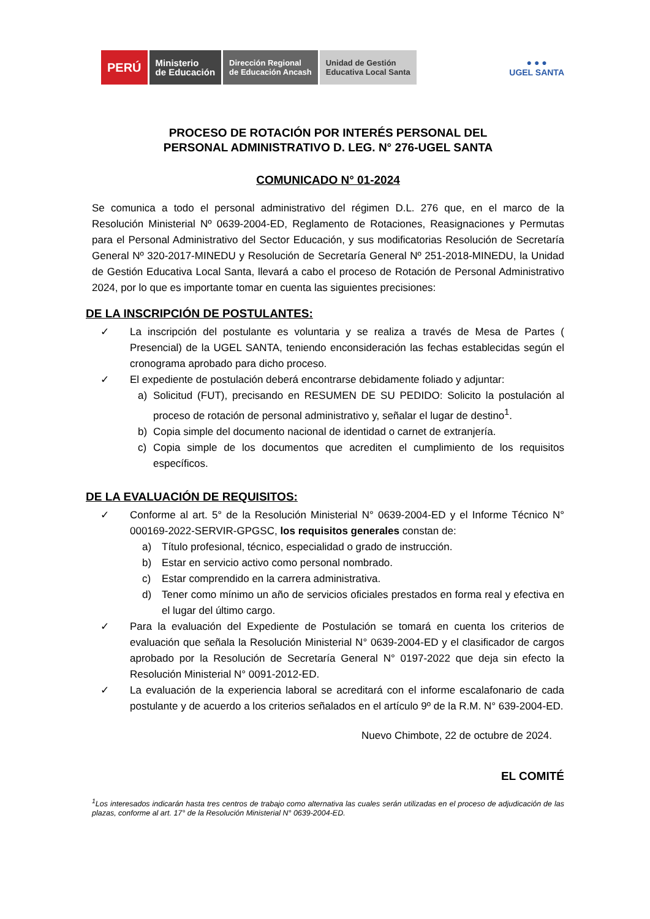PERÚ
Ministerio
de Educación
Dirección Regional
de Educación Ancash
Unidad de Gestión
Educativa Local Santa
● ● ●
UGEL SANTA
PROCESO DE ROTACIÓN POR INTERÉS PERSONAL DEL
PERSONAL ADMINISTRATIVO D. LEG. N° 276-UGEL SANTA
COMUNICADO N° 01-2024
Se comunica a todo el personal administrativo del régimen D.L. 276 que, en el marco de la Resolución Ministerial Nº 0639-2004-ED, Reglamento de Rotaciones, Reasignaciones y Permutas para el Personal Administrativo del Sector Educación, y sus modificatorias Resolución de Secretaría General Nº 320-2017-MINEDU y Resolución de Secretaría General Nº 251-2018-MINEDU, la Unidad de Gestión Educativa Local Santa, llevará a cabo el proceso de Rotación de Personal Administrativo 2024, por lo que es importante tomar en cuenta las siguientes precisiones:
DE LA INSCRIPCIÓN DE POSTULANTES:
✓ La inscripción del postulante es voluntaria y se realiza a través de Mesa de Partes ( Presencial) de la UGEL SANTA, teniendo enconsideración las fechas establecidas según el cronograma aprobado para dicho proceso.
✓ El expediente de postulación deberá encontrarse debidamente foliado y adjuntar:
a) Solicitud (FUT), precisando en RESUMEN DE SU PEDIDO: Solicito la postulación al proceso de rotación de personal administrativo y, señalar el lugar de destino<sup>1</sup>.
b) Copia simple del documento nacional de identidad o carnet de extranjería.
c) Copia simple de los documentos que acrediten el cumplimiento de los requisitos específicos.
DE LA EVALUACIÓN DE REQUISITOS:
✓ Conforme al art. 5° de la Resolución Ministerial N° 0639-2004-ED y el Informe Técnico N° 000169-2022-SERVIR-GPGSC, los requisitos generales constan de:
a) Título profesional, técnico, especialidad o grado de instrucción.
b) Estar en servicio activo como personal nombrado.
c) Estar comprendido en la carrera administrativa.
d) Tener como mínimo un año de servicios oficiales prestados en forma real y efectiva en el lugar del último cargo.
✓ Para la evaluación del Expediente de Postulación se tomará en cuenta los criterios de evaluación que señala la Resolución Ministerial N° 0639-2004-ED y el clasificador de cargos aprobado por la Resolución de Secretaría General N° 0197-2022 que deja sin efecto la Resolución Ministerial N° 0091-2012-ED.
✓ La evaluación de la experiencia laboral se acreditará con el informe escalafonario de cada postulante y de acuerdo a los criterios señalados en el artículo 9º de la R.M. N° 639-2004-ED.
Nuevo Chimbote, 22 de octubre de 2024.
EL COMITÉ
<sup>1</sup> Los interesados indicarán hasta tres centros de trabajo como alternativa las cuales serán utilizadas en el proceso de adjudicación de las plazas, conforme al art. 17° de la Resolución Ministerial N° 0639-2004-ED.